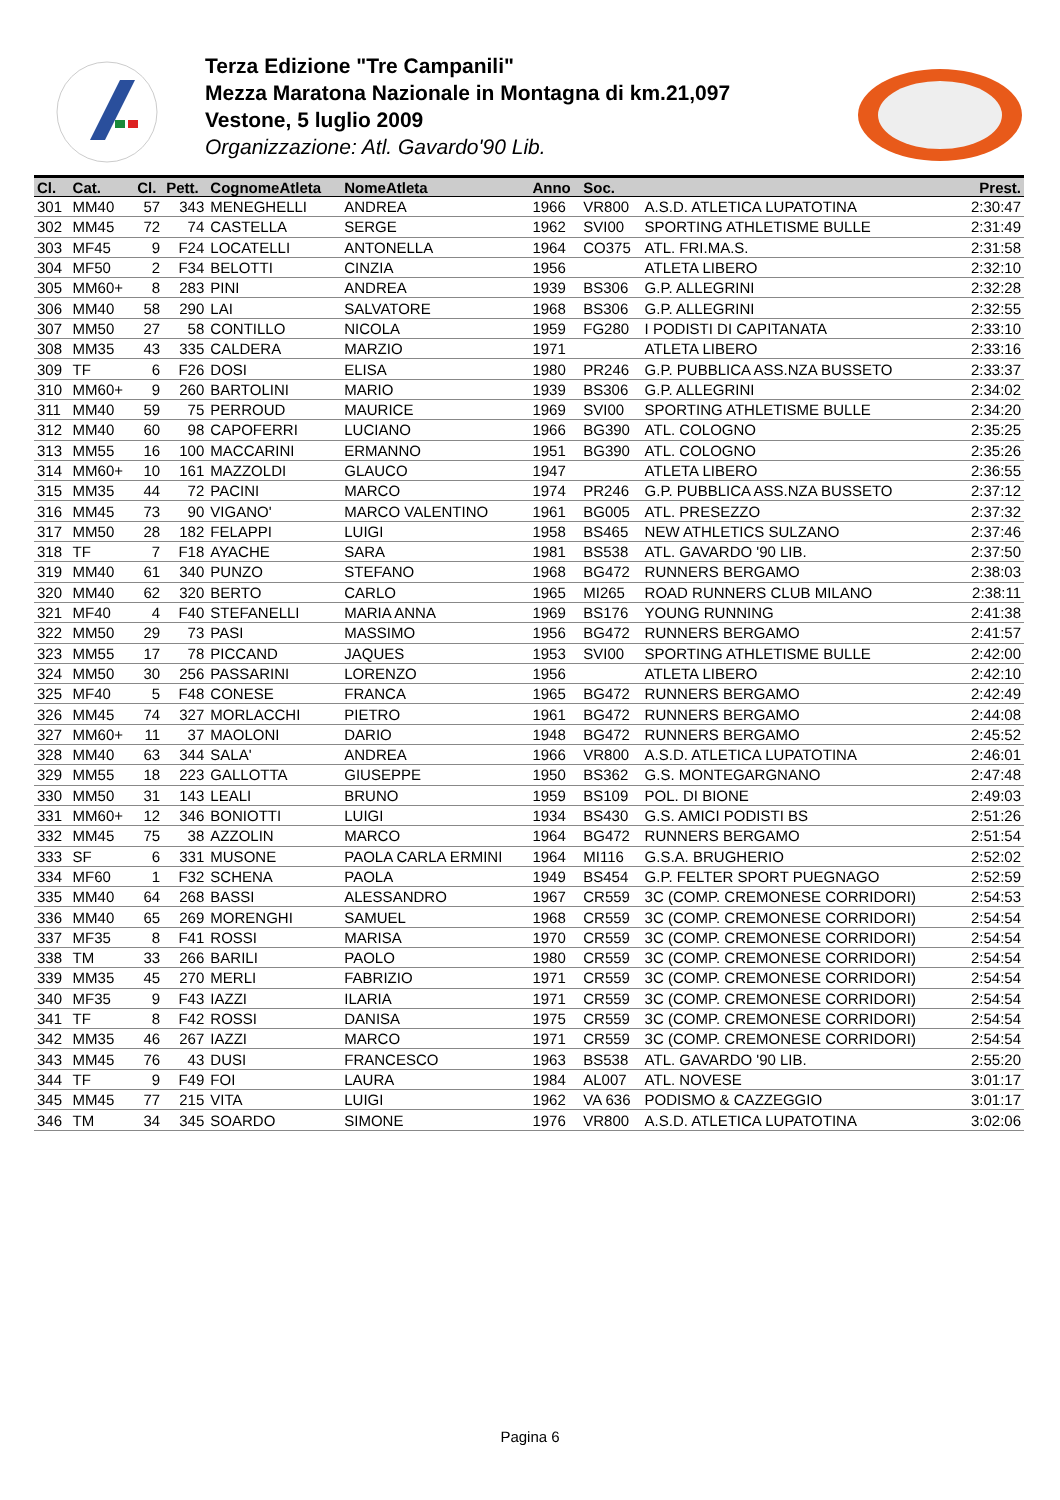Terza Edizione "Tre Campanili"
Mezza Maratona Nazionale in Montagna di km.21,097
Vestone, 5 luglio 2009
Organizzazione: Atl. Gavardo'90 Lib.
| Cl. | Cat. | Cl. | Pett. | CognomeAtleta | NomeAtleta | Anno | Soc. | | Prest. |
| --- | --- | --- | --- | --- | --- | --- | --- | --- | --- |
| 301 | MM40 | 57 | 343 | MENEGHELLI | ANDREA | 1966 | VR800 | A.S.D. ATLETICA LUPATOTINA | 2:30:47 |
| 302 | MM45 | 72 | 74 | CASTELLA | SERGE | 1962 | SVI00 | SPORTING ATHLETISME BULLE | 2:31:49 |
| 303 | MF45 | 9 | F24 | LOCATELLI | ANTONELLA | 1964 | CO375 | ATL. FRI.MA.S. | 2:31:58 |
| 304 | MF50 | 2 | F34 | BELOTTI | CINZIA | 1956 | | ATLETA LIBERO | 2:32:10 |
| 305 | MM60+ | 8 | 283 | PINI | ANDREA | 1939 | BS306 | G.P. ALLEGRINI | 2:32:28 |
| 306 | MM40 | 58 | 290 | LAI | SALVATORE | 1968 | BS306 | G.P. ALLEGRINI | 2:32:55 |
| 307 | MM50 | 27 | 58 | CONTILLO | NICOLA | 1959 | FG280 | I PODISTI DI CAPITANATA | 2:33:10 |
| 308 | MM35 | 43 | 335 | CALDERA | MARZIO | 1971 | | ATLETA LIBERO | 2:33:16 |
| 309 | TF | 6 | F26 | DOSI | ELISA | 1980 | PR246 | G.P. PUBBLICA ASS.NZA BUSSETO | 2:33:37 |
| 310 | MM60+ | 9 | 260 | BARTOLINI | MARIO | 1939 | BS306 | G.P. ALLEGRINI | 2:34:02 |
| 311 | MM40 | 59 | 75 | PERROUD | MAURICE | 1969 | SVI00 | SPORTING ATHLETISME BULLE | 2:34:20 |
| 312 | MM40 | 60 | 98 | CAPOFERRI | LUCIANO | 1966 | BG390 | ATL. COLOGNO | 2:35:25 |
| 313 | MM55 | 16 | 100 | MACCARINI | ERMANNO | 1951 | BG390 | ATL. COLOGNO | 2:35:26 |
| 314 | MM60+ | 10 | 161 | MAZZOLDI | GLAUCO | 1947 | | ATLETA LIBERO | 2:36:55 |
| 315 | MM35 | 44 | 72 | PACINI | MARCO | 1974 | PR246 | G.P. PUBBLICA ASS.NZA BUSSETO | 2:37:12 |
| 316 | MM45 | 73 | 90 | VIGANO' | MARCO VALENTINO | 1961 | BG005 | ATL. PRESEZZO | 2:37:32 |
| 317 | MM50 | 28 | 182 | FELAPPI | LUIGI | 1958 | BS465 | NEW ATHLETICS SULZANO | 2:37:46 |
| 318 | TF | 7 | F18 | AYACHE | SARA | 1981 | BS538 | ATL. GAVARDO '90 LIB. | 2:37:50 |
| 319 | MM40 | 61 | 340 | PUNZO | STEFANO | 1968 | BG472 | RUNNERS BERGAMO | 2:38:03 |
| 320 | MM40 | 62 | 320 | BERTO | CARLO | 1965 | MI265 | ROAD RUNNERS CLUB MILANO | 2:38:11 |
| 321 | MF40 | 4 | F40 | STEFANELLI | MARIA ANNA | 1969 | BS176 | YOUNG RUNNING | 2:41:38 |
| 322 | MM50 | 29 | 73 | PASI | MASSIMO | 1956 | BG472 | RUNNERS BERGAMO | 2:41:57 |
| 323 | MM55 | 17 | 78 | PICCAND | JAQUES | 1953 | SVI00 | SPORTING ATHLETISME BULLE | 2:42:00 |
| 324 | MM50 | 30 | 256 | PASSARINI | LORENZO | 1956 | | ATLETA LIBERO | 2:42:10 |
| 325 | MF40 | 5 | F48 | CONESE | FRANCA | 1965 | BG472 | RUNNERS BERGAMO | 2:42:49 |
| 326 | MM45 | 74 | 327 | MORLACCHI | PIETRO | 1961 | BG472 | RUNNERS BERGAMO | 2:44:08 |
| 327 | MM60+ | 11 | 37 | MAOLONI | DARIO | 1948 | BG472 | RUNNERS BERGAMO | 2:45:52 |
| 328 | MM40 | 63 | 344 | SALA' | ANDREA | 1966 | VR800 | A.S.D. ATLETICA LUPATOTINA | 2:46:01 |
| 329 | MM55 | 18 | 223 | GALLOTTA | GIUSEPPE | 1950 | BS362 | G.S. MONTEGARGNANO | 2:47:48 |
| 330 | MM50 | 31 | 143 | LEALI | BRUNO | 1959 | BS109 | POL. DI BIONE | 2:49:03 |
| 331 | MM60+ | 12 | 346 | BONIOTTI | LUIGI | 1934 | BS430 | G.S. AMICI PODISTI BS | 2:51:26 |
| 332 | MM45 | 75 | 38 | AZZOLIN | MARCO | 1964 | BG472 | RUNNERS BERGAMO | 2:51:54 |
| 333 | SF | 6 | 331 | MUSONE | PAOLA CARLA ERMINI | 1964 | MI116 | G.S.A. BRUGHERIO | 2:52:02 |
| 334 | MF60 | 1 | F32 | SCHENA | PAOLA | 1949 | BS454 | G.P. FELTER SPORT PUEGNAGO | 2:52:59 |
| 335 | MM40 | 64 | 268 | BASSI | ALESSANDRO | 1967 | CR559 | 3C (COMP. CREMONESE CORRIDORI) | 2:54:53 |
| 336 | MM40 | 65 | 269 | MORENGHI | SAMUEL | 1968 | CR559 | 3C (COMP. CREMONESE CORRIDORI) | 2:54:54 |
| 337 | MF35 | 8 | F41 | ROSSI | MARISA | 1970 | CR559 | 3C (COMP. CREMONESE CORRIDORI) | 2:54:54 |
| 338 | TM | 33 | 266 | BARILI | PAOLO | 1980 | CR559 | 3C (COMP. CREMONESE CORRIDORI) | 2:54:54 |
| 339 | MM35 | 45 | 270 | MERLI | FABRIZIO | 1971 | CR559 | 3C (COMP. CREMONESE CORRIDORI) | 2:54:54 |
| 340 | MF35 | 9 | F43 | IAZZI | ILARIA | 1971 | CR559 | 3C (COMP. CREMONESE CORRIDORI) | 2:54:54 |
| 341 | TF | 8 | F42 | ROSSI | DANISA | 1975 | CR559 | 3C (COMP. CREMONESE CORRIDORI) | 2:54:54 |
| 342 | MM35 | 46 | 267 | IAZZI | MARCO | 1971 | CR559 | 3C (COMP. CREMONESE CORRIDORI) | 2:54:54 |
| 343 | MM45 | 76 | 43 | DUSI | FRANCESCO | 1963 | BS538 | ATL. GAVARDO '90 LIB. | 2:55:20 |
| 344 | TF | 9 | F49 | FOI | LAURA | 1984 | AL007 | ATL. NOVESE | 3:01:17 |
| 345 | MM45 | 77 | 215 | VITA | LUIGI | 1962 | VA 636 | PODISMO & CAZZEGGIO | 3:01:17 |
| 346 | TM | 34 | 345 | SOARDO | SIMONE | 1976 | VR800 | A.S.D. ATLETICA LUPATOTINA | 3:02:06 |
Pagina 6